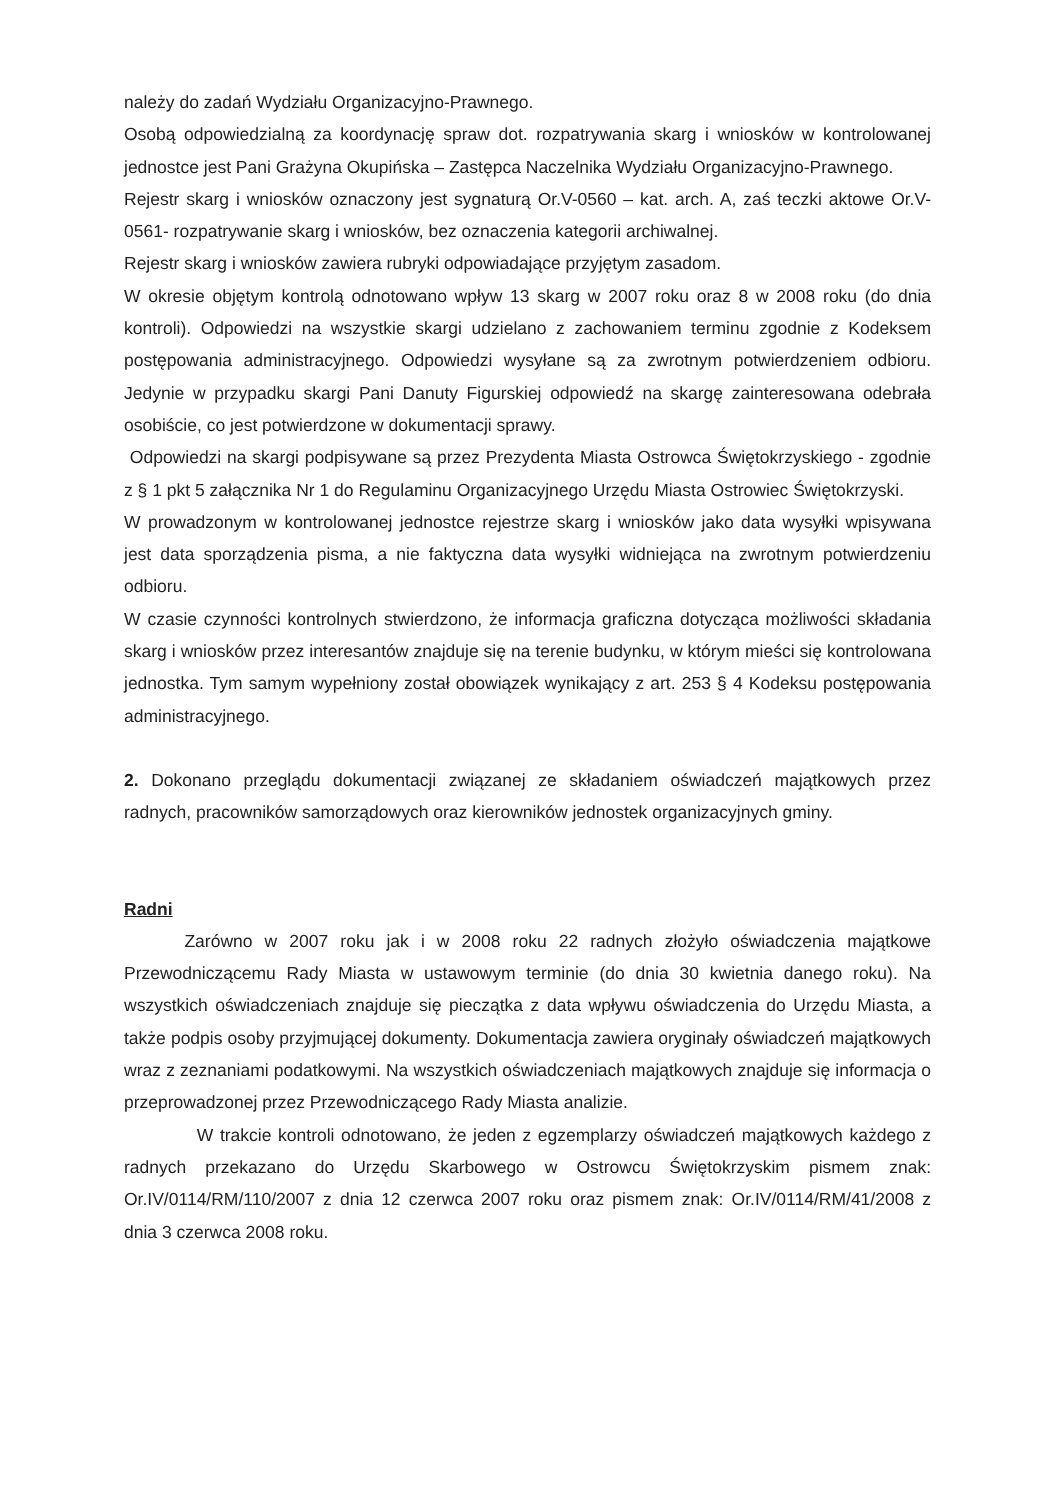należy do zadań Wydziału Organizacyjno-Prawnego.
Osobą odpowiedzialną za koordynację spraw dot. rozpatrywania skarg i wniosków w kontrolowanej jednostce jest Pani Grażyna Okupińska – Zastępca Naczelnika Wydziału Organizacyjno-Prawnego.
Rejestr skarg i wniosków oznaczony jest sygnaturą Or.V-0560 – kat. arch. A, zaś teczki aktowe Or.V- 0561- rozpatrywanie skarg i wniosków, bez oznaczenia kategorii archiwalnej.
Rejestr skarg i wniosków zawiera rubryki odpowiadające przyjętym zasadom.
W okresie objętym kontrolą odnotowano wpływ 13 skarg w 2007 roku oraz 8 w 2008 roku (do dnia kontroli). Odpowiedzi na wszystkie skargi udzielano z zachowaniem terminu zgodnie z Kodeksem postępowania administracyjnego. Odpowiedzi wysyłane są za zwrotnym potwierdzeniem odbioru. Jedynie w przypadku skargi Pani Danuty Figurskiej odpowiedź na skargę zainteresowana odebrała osobiście, co jest potwierdzone w dokumentacji sprawy.
Odpowiedzi na skargi podpisywane są przez Prezydenta Miasta Ostrowca Świętokrzyskiego - zgodnie z § 1 pkt 5 załącznika Nr 1 do Regulaminu Organizacyjnego Urzędu Miasta Ostrowiec Świętokrzyski.
W prowadzonym w kontrolowanej jednostce rejestrze skarg i wniosków jako data wysyłki wpisywana jest data sporządzenia pisma, a nie faktyczna data wysyłki widniejąca na zwrotnym potwierdzeniu odbioru.
W czasie czynności kontrolnych stwierdzono, że informacja graficzna dotycząca możliwości składania skarg i wniosków przez interesantów znajduje się na terenie budynku, w którym mieści się kontrolowana jednostka. Tym samym wypełniony został obowiązek wynikający z art. 253 § 4 Kodeksu postępowania administracyjnego.
2. Dokonano przeglądu dokumentacji związanej ze składaniem oświadczeń majątkowych przez radnych, pracowników samorządowych oraz kierowników jednostek organizacyjnych gminy.
Radni
Zarówno w 2007 roku jak i w 2008 roku 22 radnych złożyło oświadczenia majątkowe Przewodniczącemu Rady Miasta w ustawowym terminie (do dnia 30 kwietnia danego roku). Na wszystkich oświadczeniach znajduje się pieczątka z data wpływu oświadczenia do Urzędu Miasta, a także podpis osoby przyjmującej dokumenty. Dokumentacja zawiera oryginały oświadczeń majątkowych wraz z zeznaniami podatkowymi. Na wszystkich oświadczeniach majątkowych znajduje się informacja o przeprowadzonej przez Przewodniczącego Rady Miasta analizie.
W trakcie kontroli odnotowano, że jeden z egzemplarzy oświadczeń majątkowych każdego z radnych przekazano do Urzędu Skarbowego w Ostrowcu Świętokrzyskim pismem znak: Or.IV/0114/RM/110/2007 z dnia 12 czerwca 2007 roku oraz pismem znak: Or.IV/0114/RM/41/2008 z dnia 3 czerwca 2008 roku.
​